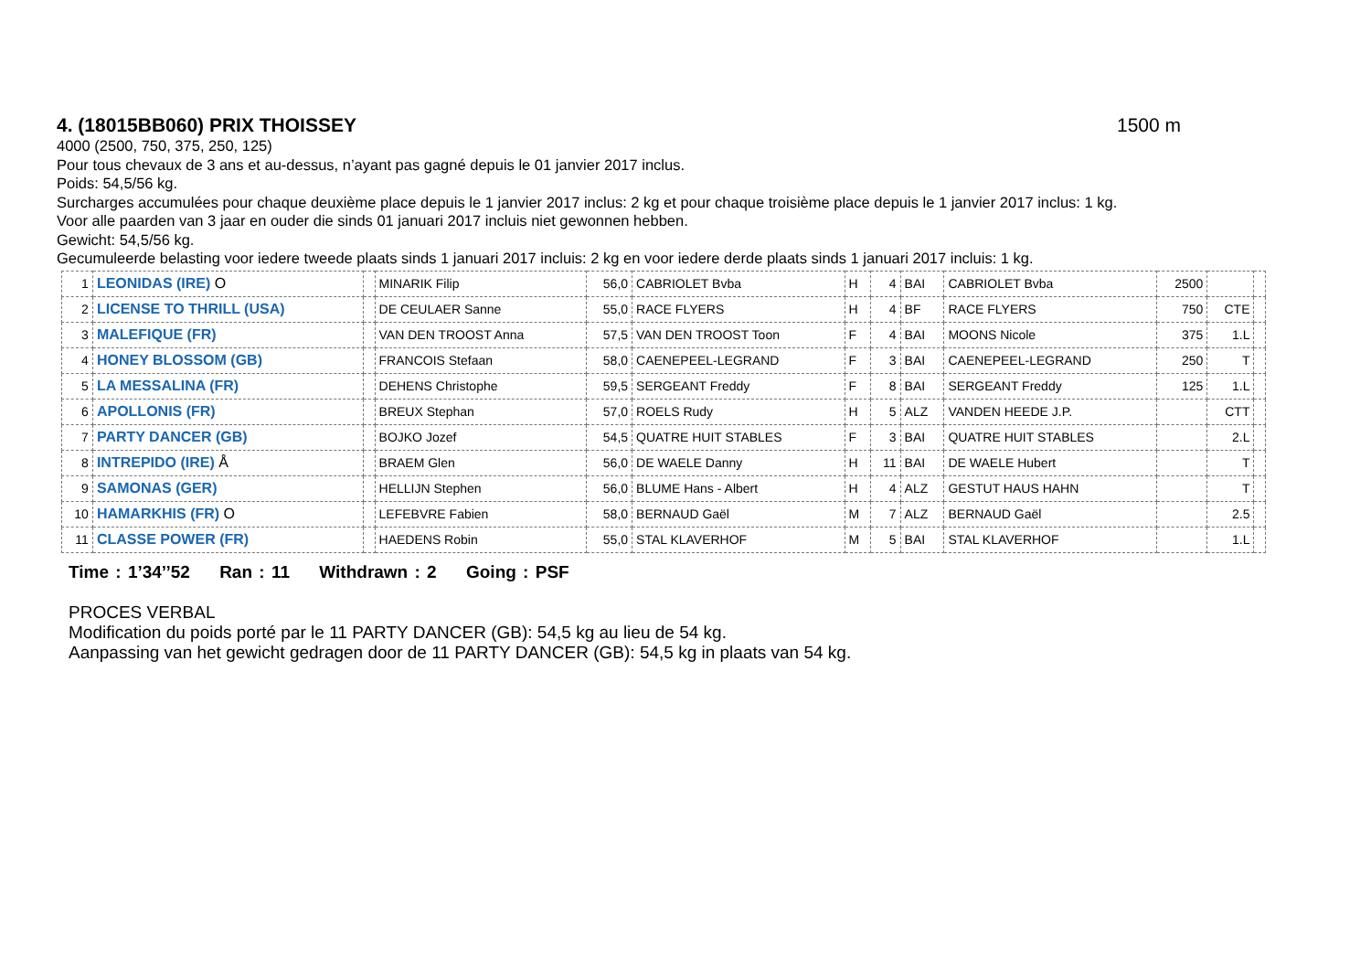4. (18015BB060) PRIX THOISSEY 1500 m
4000 (2500, 750, 375, 250, 125)
Pour tous chevaux de 3 ans et au-dessus, n’ayant pas gagné depuis le 01 janvier 2017 inclus.
Poids: 54,5/56 kg.
Surcharges accumulées pour chaque deuxième place depuis le 1 janvier 2017 inclus: 2 kg et pour chaque troisième place depuis le 1 janvier 2017 inclus: 1 kg.
Voor alle paarden van 3 jaar en ouder die sinds 01 januari 2017 incluis niet gewonnen hebben.
Gewicht: 54,5/56 kg.
Gecumuleerde belasting voor iedere tweede plaats sinds 1 januari 2017 incluis: 2 kg en voor iedere derde plaats sinds 1 januari 2017 incluis: 1 kg.
| 1 | LEONIDAS (IRE) O | | MINARIK Filip | 56,0 | CABRIOLET Bvba | H | 4 | BAI | CABRIOLET Bvba | 2500 | | |
| 2 | LICENSE TO THRILL (USA) | | DE CEULAER Sanne | 55,0 | RACE FLYERS | H | 4 | BF | RACE FLYERS | 750 | CTE | |
| 3 | MALEFIQUE (FR) | | VAN DEN TROOST Anna | 57,5 | VAN DEN TROOST Toon | F | 4 | BAI | MOONS Nicole | 375 | 1.L | |
| 4 | HONEY BLOSSOM (GB) | | FRANCOIS Stefaan | 58,0 | CAENEPEEL-LEGRAND | F | 3 | BAI | CAENEPEEL-LEGRAND | 250 | T | |
| 5 | LA MESSALINA (FR) | | DEHENS Christophe | 59,5 | SERGEANT Freddy | F | 8 | BAI | SERGEANT Freddy | 125 | 1.L | |
| 6 | APOLLONIS (FR) | | BREUX Stephan | 57,0 | ROELS Rudy | H | 5 | ALZ | VANDEN HEEDE J.P. | | CTT | |
| 7 | PARTY DANCER (GB) | | BOJKO Jozef | 54,5 | QUATRE HUIT STABLES | F | 3 | BAI | QUATRE HUIT STABLES | | 2.L | |
| 8 | INTREPIDO (IRE) Å | | BRAEM Glen | 56,0 | DE WAELE Danny | H | 11 | BAI | DE WAELE Hubert | | T | |
| 9 | SAMONAS (GER) | | HELLIJN Stephen | 56,0 | BLUME Hans - Albert | H | 4 | ALZ | GESTUT HAUS HAHN | | T | |
| 10 | HAMARKHIS (FR) O | | LEFEBVRE Fabien | 58,0 | BERNAUD Gaël | M | 7 | ALZ | BERNAUD Gaël | | 2.5 | |
| 11 | CLASSE POWER (FR) | | HAEDENS Robin | 55,0 | STAL KLAVERHOF | M | 5 | BAI | STAL KLAVERHOF | | 1.L | |
Time : 1’34’’52 Ran : 11 Withdrawn : 2 Going : PSF
PROCES VERBAL
Modification du poids porté par le 11 PARTY DANCER (GB): 54,5 kg au lieu de 54 kg.
Aanpassing van het gewicht gedragen door de 11 PARTY DANCER (GB): 54,5 kg in plaats van 54 kg.